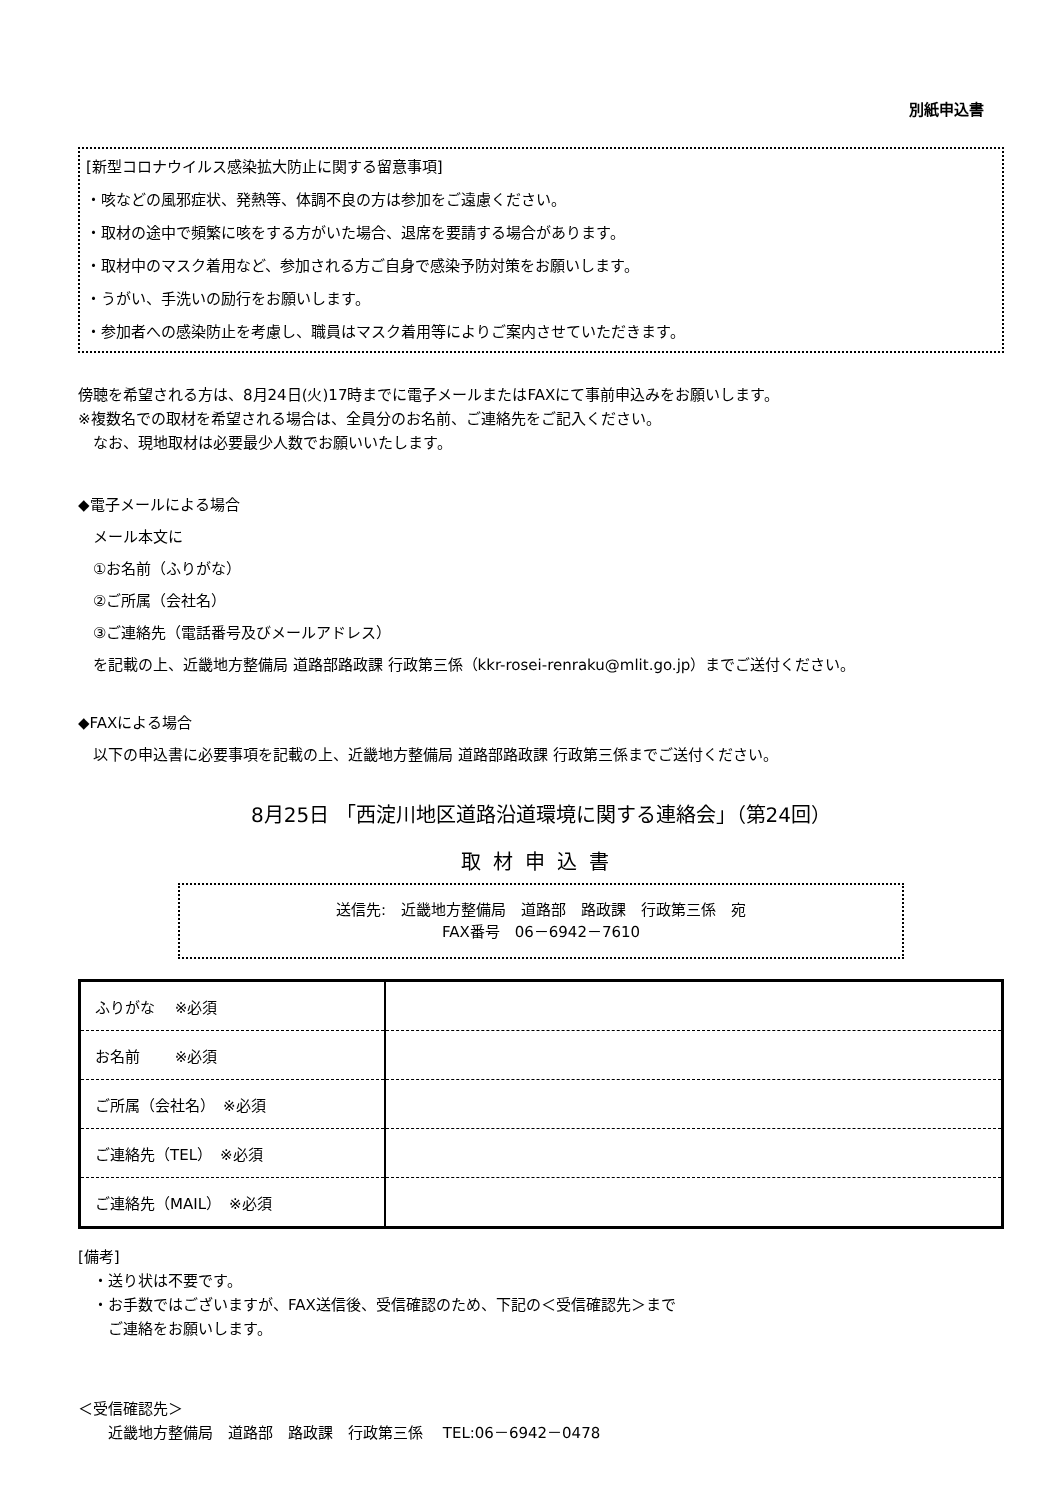別紙申込書
[新型コロナウイルス感染拡大防止に関する留意事項]
・咳などの風邪症状、発熱等、体調不良の方は参加をご遠慮ください。
・取材の途中で頻繁に咳をする方がいた場合、退席を要請する場合があります。
・取材中のマスク着用など、参加される方ご自身で感染予防対策をお願いします。
・うがい、手洗いの励行をお願いします。
・参加者への感染防止を考慮し、職員はマスク着用等によりご案内させていただきます。
傍聴を希望される方は、8月24日(火)17時までに電子メールまたはFAXにて事前申込みをお願いします。
※複数名での取材を希望される場合は、全員分のお名前、ご連絡先をご記入ください。
　なお、現地取材は必要最少人数でお願いいたします。
◆電子メールによる場合
　メール本文に
　①お名前（ふりがな）
　②ご所属（会社名）
　③ご連絡先（電話番号及びメールアドレス）
　を記載の上、近畿地方整備局 道路部路政課 行政第三係（kkr-rosei-renraku@mlit.go.jp）までご送付ください。
◆FAXによる場合
　以下の申込書に必要事項を記載の上、近畿地方整備局 道路部路政課 行政第三係までご送付ください。
8月25日 「西淀川地区道路沿道環境に関する連絡会」（第24回）
取材申込書
送信先:　近畿地方整備局　道路部　路政課　行政第三係　宛
FAX番号　06－6942－7610
| ふりがな ※必須 | |
| お名前 ※必須 | |
| ご所属（会社名） ※必須 | |
| ご連絡先（TEL） ※必須 | |
| ご連絡先（MAIL） ※必須 | |
[備考]
　・送り状は不要です。
　・お手数ではございますが、FAX送信後、受信確認のため、下記の＜受信確認先＞まで
　　ご連絡をお願いします。
＜受信確認先＞
　　近畿地方整備局　道路部　路政課　行政第三係　 TEL:06－6942－0478